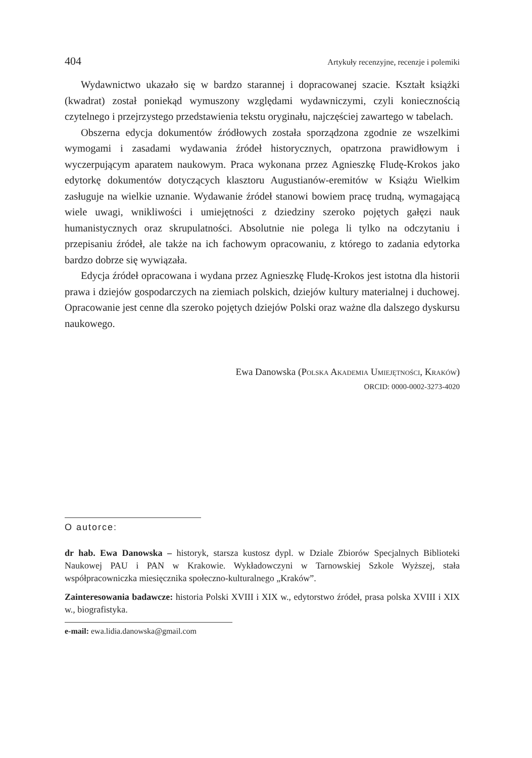404 Artykuły recenzyjne, recenzje i polemiki
Wydawnictwo ukazało się w bardzo starannej i dopracowanej szacie. Kształt książki (kwadrat) został poniekąd wymuszony względami wydawniczymi, czyli koniecznością czytelnego i przejrzystego przedstawienia tekstu oryginału, najczęściej zawartego w tabelach.
Obszerna edycja dokumentów źródłowych została sporządzona zgodnie ze wszelkimi wymogami i zasadami wydawania źródeł historycznych, opatrzona prawidłowym i wyczerpującym aparatem naukowym. Praca wykonana przez Agnieszkę Fludę-Krokos jako edytorkę dokumentów dotyczących klasztoru Augustianów-eremitów w Książu Wielkim zasługuje na wielkie uznanie. Wydawanie źródeł stanowi bowiem pracę trudną, wymagającą wiele uwagi, wnikliwości i umiejętności z dziedziny szeroko pojętych gałęzi nauk humanistycznych oraz skrupulatności. Absolutnie nie polega li tylko na odczytaniu i przepisaniu źródeł, ale także na ich fachowym opracowaniu, z którego to zadania edytorka bardzo dobrze się wywiązała.
Edycja źródeł opracowana i wydana przez Agnieszkę Fludę-Krokos jest istotna dla historii prawa i dziejów gospodarczych na ziemiach polskich, dziejów kultury materialnej i duchowej. Opracowanie jest cenne dla szeroko pojętych dziejów Polski oraz ważne dla dalszego dyskursu naukowego.
Ewa Danowska (Polska Akademia Umiejętności, Kraków)
ORCID: 0000-0002-3273-4020
O autorce:
dr hab. Ewa Danowska – historyk, starsza kustosz dypl. w Dziale Zbiorów Specjalnych Biblioteki Naukowej PAU i PAN w Krakowie. Wykładowczyni w Tarnowskiej Szkole Wyższej, stała współpracowniczka miesięcznika społeczno-kulturalnego „Kraków”.
Zainteresowania badawcze: historia Polski XVIII i XIX w., edytorstwo źródeł, prasa polska XVIII i XIX w., biografistyka.
e-mail: ewa.lidia.danowska@gmail.com